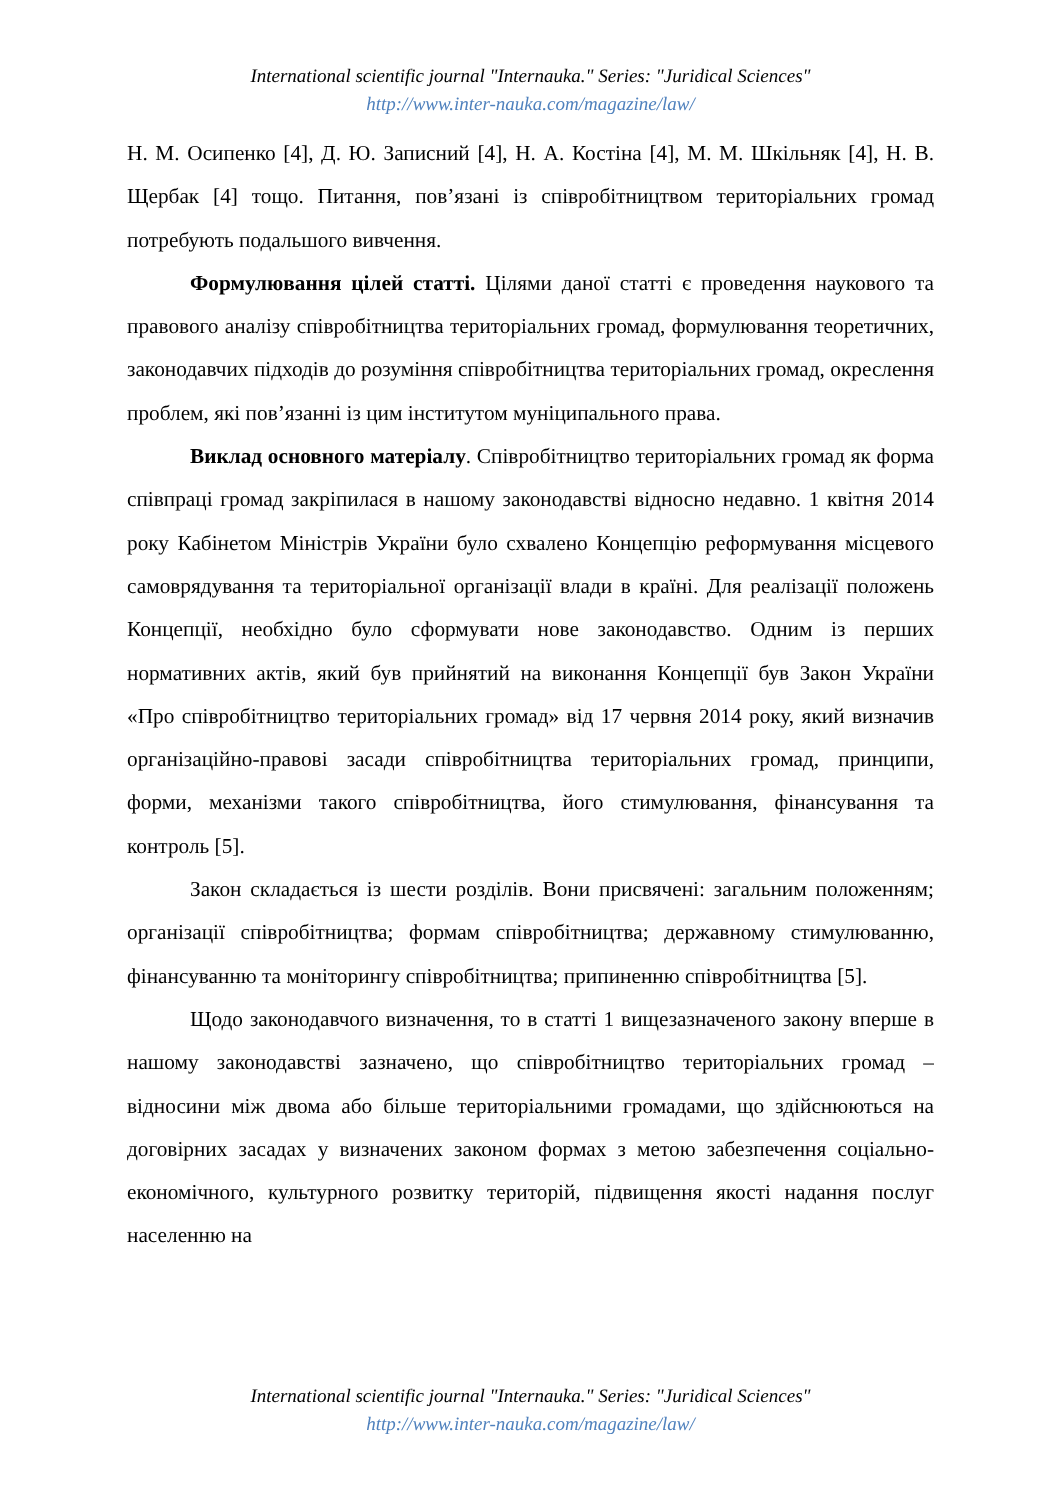International scientific journal "Internauka." Series: "Juridical Sciences"
http://www.inter-nauka.com/magazine/law/
Н. М. Осипенко [4], Д. Ю. Записний [4], Н. А. Костіна [4], М. М. Шкільняк [4], Н. В. Щербак [4] тощо. Питання, пов’язані із співробітництвом територіальних громад потребують подальшого вивчення.
Формулювання цілей статті. Цілями даної статті є проведення наукового та правового аналізу співробітництва територіальних громад, формулювання теоретичних, законодавчих підходів до розуміння співробітництва територіальних громад, окреслення проблем, які пов’язанні із цим інститутом муніципального права.
Виклад основного матеріалу. Співробітництво територіальних громад як форма співпраці громад закріпилася в нашому законодавстві відносно недавно. 1 квітня 2014 року Кабінетом Міністрів України було схвалено Концепцію реформування місцевого самоврядування та територіальної організації влади в країні. Для реалізації положень Концепції, необхідно було сформувати нове законодавство. Одним із перших нормативних актів, який був прийнятий на виконання Концепції був Закон України «Про співробітництво територіальних громад» від 17 червня 2014 року, який визначив організаційно-правові засади співробітництва територіальних громад, принципи, форми, механізми такого співробітництва, його стимулювання, фінансування та контроль [5].
Закон складається із шести розділів. Вони присвячені: загальним положенням; організації співробітництва; формам співробітництва; державному стимулюванню, фінансуванню та моніторингу співробітництва; припиненню співробітництва [5].
Щодо законодавчого визначення, то в статті 1 вищезазначеного закону вперше в нашому законодавстві зазначено, що співробітництво територіальних громад – відносини між двома або більше територіальними громадами, що здійснюються на договірних засадах у визначених законом формах з метою забезпечення соціально-економічного, культурного розвитку територій, підвищення якості надання послуг населенню на
International scientific journal "Internauka." Series: "Juridical Sciences"
http://www.inter-nauka.com/magazine/law/